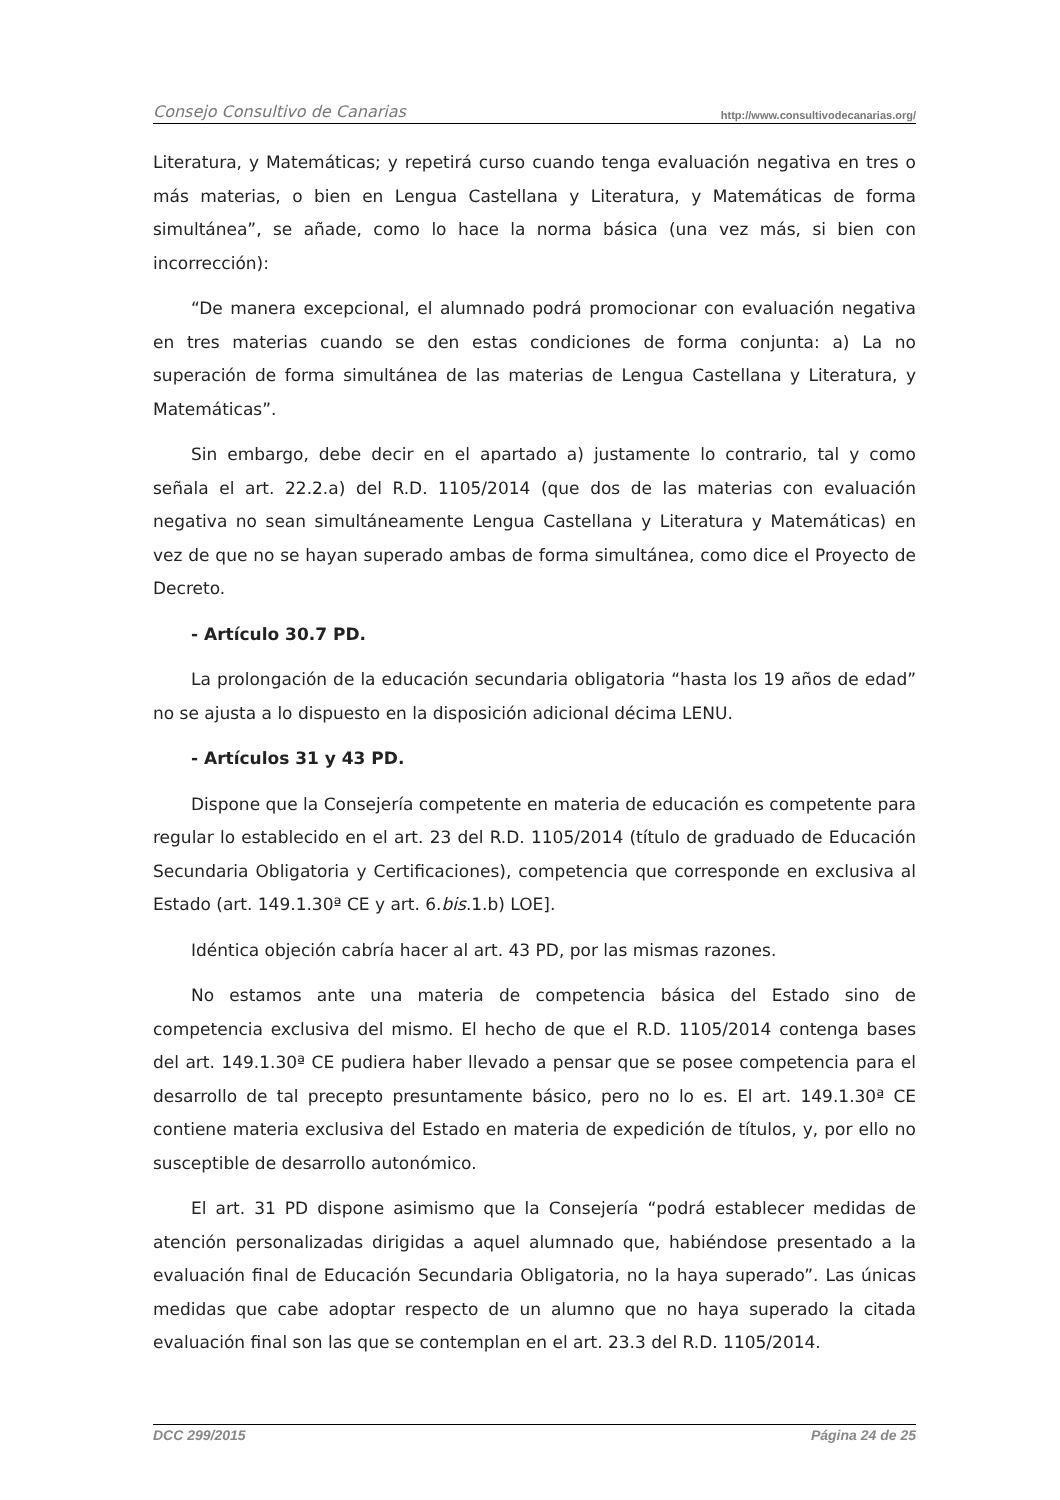Consejo Consultivo de Canarias http://www.consultivodecanarias.org/
Literatura, y Matemáticas; y repetirá curso cuando tenga evaluación negativa en tres o más materias, o bien en Lengua Castellana y Literatura, y Matemáticas de forma simultánea”, se añade, como lo hace la norma básica (una vez más, si bien con incorrección):
“De manera excepcional, el alumnado podrá promocionar con evaluación negativa en tres materias cuando se den estas condiciones de forma conjunta: a) La no superación de forma simultánea de las materias de Lengua Castellana y Literatura, y Matemáticas”.
Sin embargo, debe decir en el apartado a) justamente lo contrario, tal y como señala el art. 22.2.a) del R.D. 1105/2014 (que dos de las materias con evaluación negativa no sean simultáneamente Lengua Castellana y Literatura y Matemáticas) en vez de que no se hayan superado ambas de forma simultánea, como dice el Proyecto de Decreto.
- Artículo 30.7 PD.
La prolongación de la educación secundaria obligatoria “hasta los 19 años de edad” no se ajusta a lo dispuesto en la disposición adicional décima LENU.
- Artículos 31 y 43 PD.
Dispone que la Consejería competente en materia de educación es competente para regular lo establecido en el art. 23 del R.D. 1105/2014 (título de graduado de Educación Secundaria Obligatoria y Certificaciones), competencia que corresponde en exclusiva al Estado (art. 149.1.30ª CE y art. 6.bis.1.b) LOE].
Idéntica objeción cabría hacer al art. 43 PD, por las mismas razones.
No estamos ante una materia de competencia básica del Estado sino de competencia exclusiva del mismo. El hecho de que el R.D. 1105/2014 contenga bases del art. 149.1.30ª CE pudiera haber llevado a pensar que se posee competencia para el desarrollo de tal precepto presuntamente básico, pero no lo es. El art. 149.1.30ª CE contiene materia exclusiva del Estado en materia de expedición de títulos, y, por ello no susceptible de desarrollo autonómico.
El art. 31 PD dispone asimismo que la Consejería “podrá establecer medidas de atención personalizadas dirigidas a aquel alumnado que, habiéndose presentado a la evaluación final de Educación Secundaria Obligatoria, no la haya superado”. Las únicas medidas que cabe adoptar respecto de un alumno que no haya superado la citada evaluación final son las que se contemplan en el art. 23.3 del R.D. 1105/2014.
DCC 299/2015 Página 24 de 25